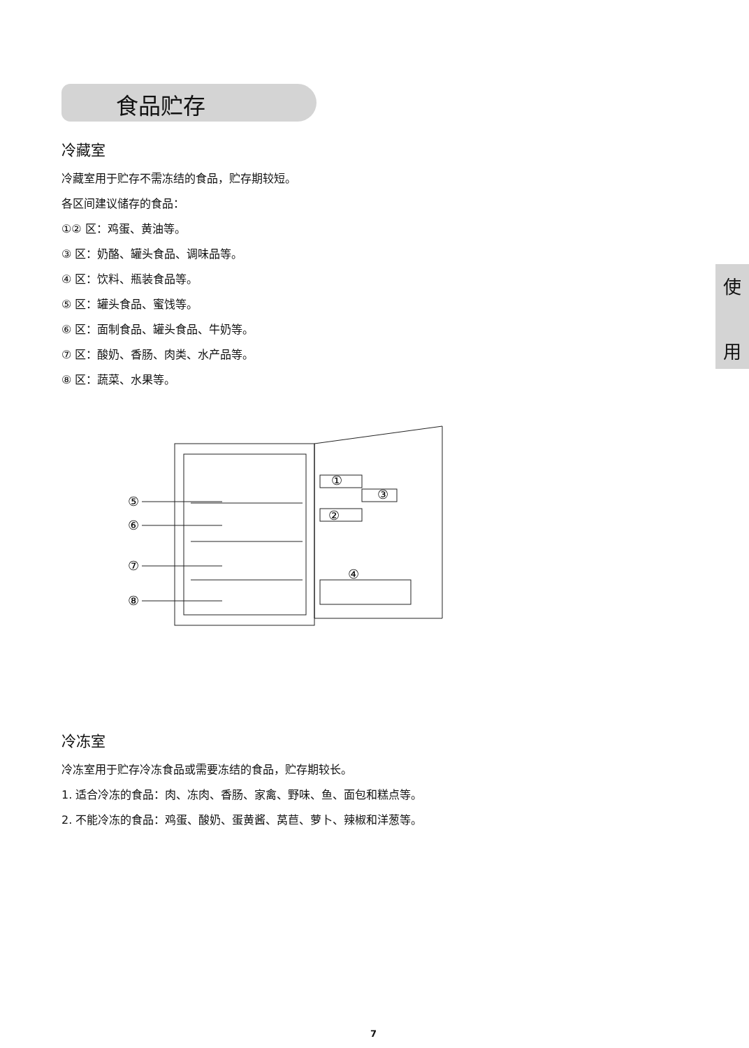食品贮存
使
用
冷藏室
冷藏室用于贮存不需冻结的食品，贮存期较短。
各区间建议储存的食品：
①② 区：鸡蛋、黄油等。
③ 区：奶酪、罐头食品、调味品等。
④ 区：饮料、瓶装食品等。
⑤ 区：罐头食品、蜜饯等。
⑥ 区：面制食品、罐头食品、牛奶等。
⑦ 区：酸奶、香肠、肉类、水产品等。
⑧ 区：蔬菜、水果等。
⑤
⑥
⑦
⑧
①
③
②
④
冷冻室
冷冻室用于贮存冷冻食品或需要冻结的食品，贮存期较长。
1. 适合冷冻的食品：肉、冻肉、香肠、家禽、野味、鱼、面包和糕点等。
2. 不能冷冻的食品：鸡蛋、酸奶、蛋黄酱、莴苣、萝卜、辣椒和洋葱等。
7